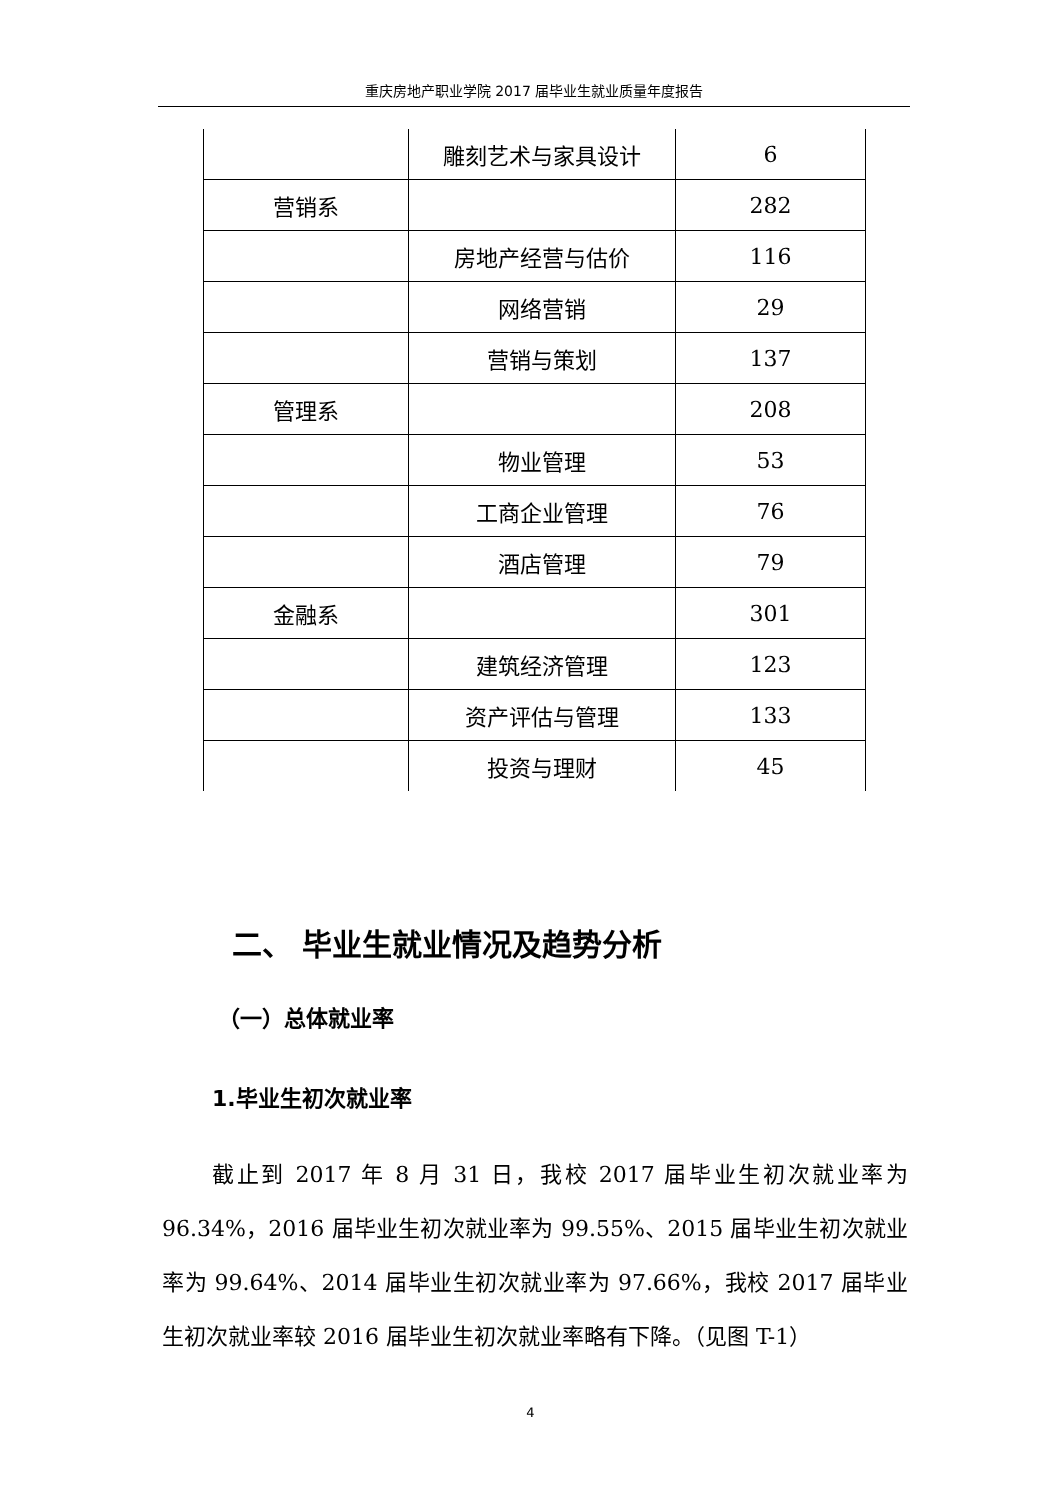重庆房地产职业学院 2017 届毕业生就业质量年度报告
| | 雕刻艺术与家具设计 | 6 |
| 营销系 | | 282 |
| | 房地产经营与估价 | 116 |
| | 网络营销 | 29 |
| | 营销与策划 | 137 |
| 管理系 | | 208 |
| | 物业管理 | 53 |
| | 工商企业管理 | 76 |
| | 酒店管理 | 79 |
| 金融系 | | 301 |
| | 建筑经济管理 | 123 |
| | 资产评估与管理 | 133 |
| | 投资与理财 | 45 |
二、 毕业生就业情况及趋势分析
（一）总体就业率
1.毕业生初次就业率
截止到 2017 年 8 月 31 日，我校 2017 届毕业生初次就业率为 96.34%，2016 届毕业生初次就业率为 99.55%、2015 届毕业生初次就业率为 99.64%、2014 届毕业生初次就业率为 97.66%，我校 2017 届毕业生初次就业率较 2016 届毕业生初次就业率略有下降。（见图 T-1）
4